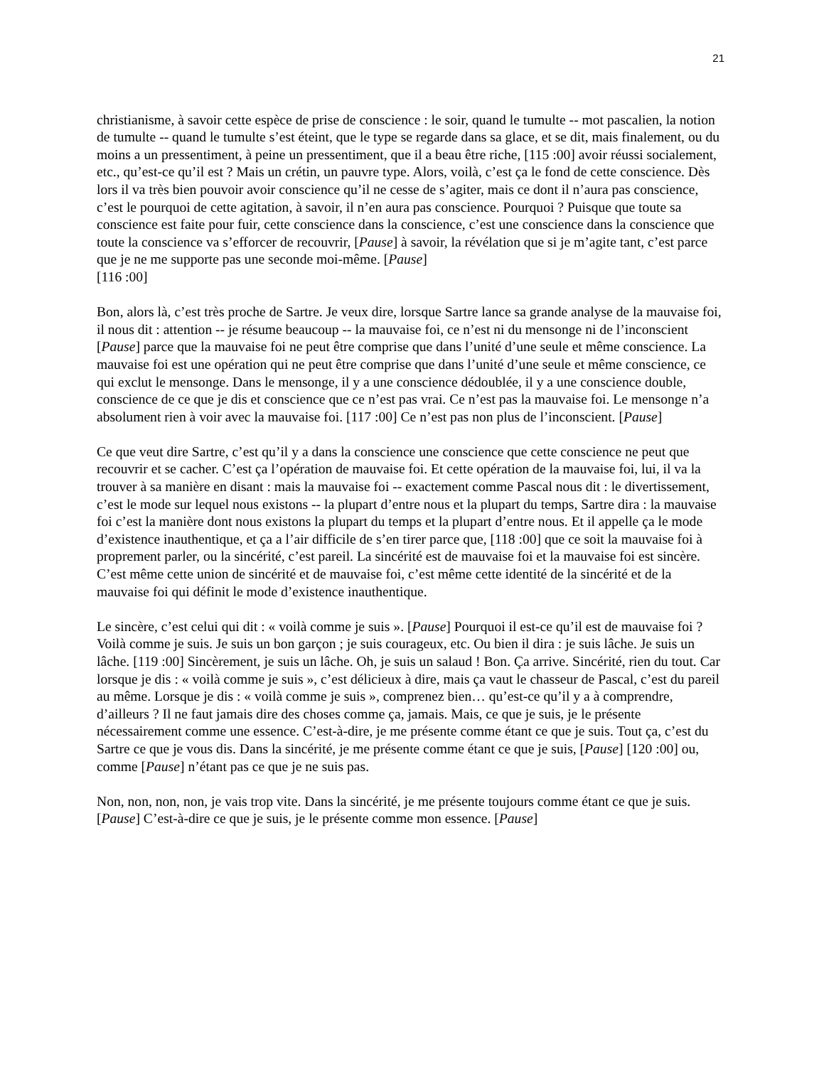21
christianisme, à savoir cette espèce de prise de conscience : le soir, quand le tumulte -- mot pascalien, la notion de tumulte -- quand le tumulte s’est éteint, que le type se regarde dans sa glace, et se dit, mais finalement, ou du moins a un pressentiment, à peine un pressentiment, que il a beau être riche, [115 :00] avoir réussi socialement, etc., qu’est-ce qu’il est ? Mais un crétin, un pauvre type. Alors, voilà, c’est ça le fond de cette conscience. Dès lors il va très bien pouvoir avoir conscience qu’il ne cesse de s’agiter, mais ce dont il n’aura pas conscience, c’est le pourquoi de cette agitation, à savoir, il n’en aura pas conscience. Pourquoi ? Puisque que toute sa conscience est faite pour fuir, cette conscience dans la conscience, c’est une conscience dans la conscience que toute la conscience va s’efforcer de recouvrir, [Pause] à savoir, la révélation que si je m’agite tant, c’est parce que je ne me supporte pas une seconde moi-même. [Pause]
[116 :00]
Bon, alors là, c’est très proche de Sartre. Je veux dire, lorsque Sartre lance sa grande analyse de la mauvaise foi, il nous dit : attention -- je résume beaucoup -- la mauvaise foi, ce n’est ni du mensonge ni de l’inconscient [Pause] parce que la mauvaise foi ne peut être comprise que dans l’unité d’une seule et même conscience. La mauvaise foi est une opération qui ne peut être comprise que dans l’unité d’une seule et même conscience, ce qui exclut le mensonge. Dans le mensonge, il y a une conscience dédoublée, il y a une conscience double, conscience de ce que je dis et conscience que ce n’est pas vrai. Ce n’est pas la mauvaise foi. Le mensonge n’a absolument rien à voir avec la mauvaise foi. [117 :00] Ce n’est pas non plus de l’inconscient. [Pause]
Ce que veut dire Sartre, c’est qu’il y a dans la conscience une conscience que cette conscience ne peut que recouvrir et se cacher. C’est ça l’opération de mauvaise foi. Et cette opération de la mauvaise foi, lui, il va la trouver à sa manière en disant : mais la mauvaise foi -- exactement comme Pascal nous dit : le divertissement, c’est le mode sur lequel nous existons -- la plupart d’entre nous et la plupart du temps, Sartre dira : la mauvaise foi c’est la manière dont nous existons la plupart du temps et la plupart d’entre nous. Et il appelle ça le mode d’existence inauthentique, et ça a l’air difficile de s’en tirer parce que, [118 :00] que ce soit la mauvaise foi à proprement parler, ou la sincérité, c’est pareil. La sincérité est de mauvaise foi et la mauvaise foi est sincère. C’est même cette union de sincérité et de mauvaise foi, c’est même cette identité de la sincérité et de la mauvaise foi qui définit le mode d’existence inauthentique.
Le sincère, c’est celui qui dit : « voilà comme je suis ». [Pause] Pourquoi il est-ce qu’il est de mauvaise foi ? Voilà comme je suis. Je suis un bon garçon ; je suis courageux, etc. Ou bien il dira : je suis lâche. Je suis un lâche. [119 :00] Sincèrement, je suis un lâche. Oh, je suis un salaud ! Bon. Ça arrive. Sincérité, rien du tout. Car lorsque je dis : « voilà comme je suis », c’est délicieux à dire, mais ça vaut le chasseur de Pascal, c’est du pareil au même. Lorsque je dis : « voilà comme je suis », comprenez bien… qu’est-ce qu’il y a à comprendre, d’ailleurs ? Il ne faut jamais dire des choses comme ça, jamais. Mais, ce que je suis, je le présente nécessairement comme une essence. C’est-à-dire, je me présente comme étant ce que je suis. Tout ça, c’est du Sartre ce que je vous dis. Dans la sincérité, je me présente comme étant ce que je suis, [Pause] [120 :00] ou, comme [Pause] n’étant pas ce que je ne suis pas.
Non, non, non, non, je vais trop vite. Dans la sincérité, je me présente toujours comme étant ce que je suis. [Pause] C’est-à-dire ce que je suis, je le présente comme mon essence. [Pause]